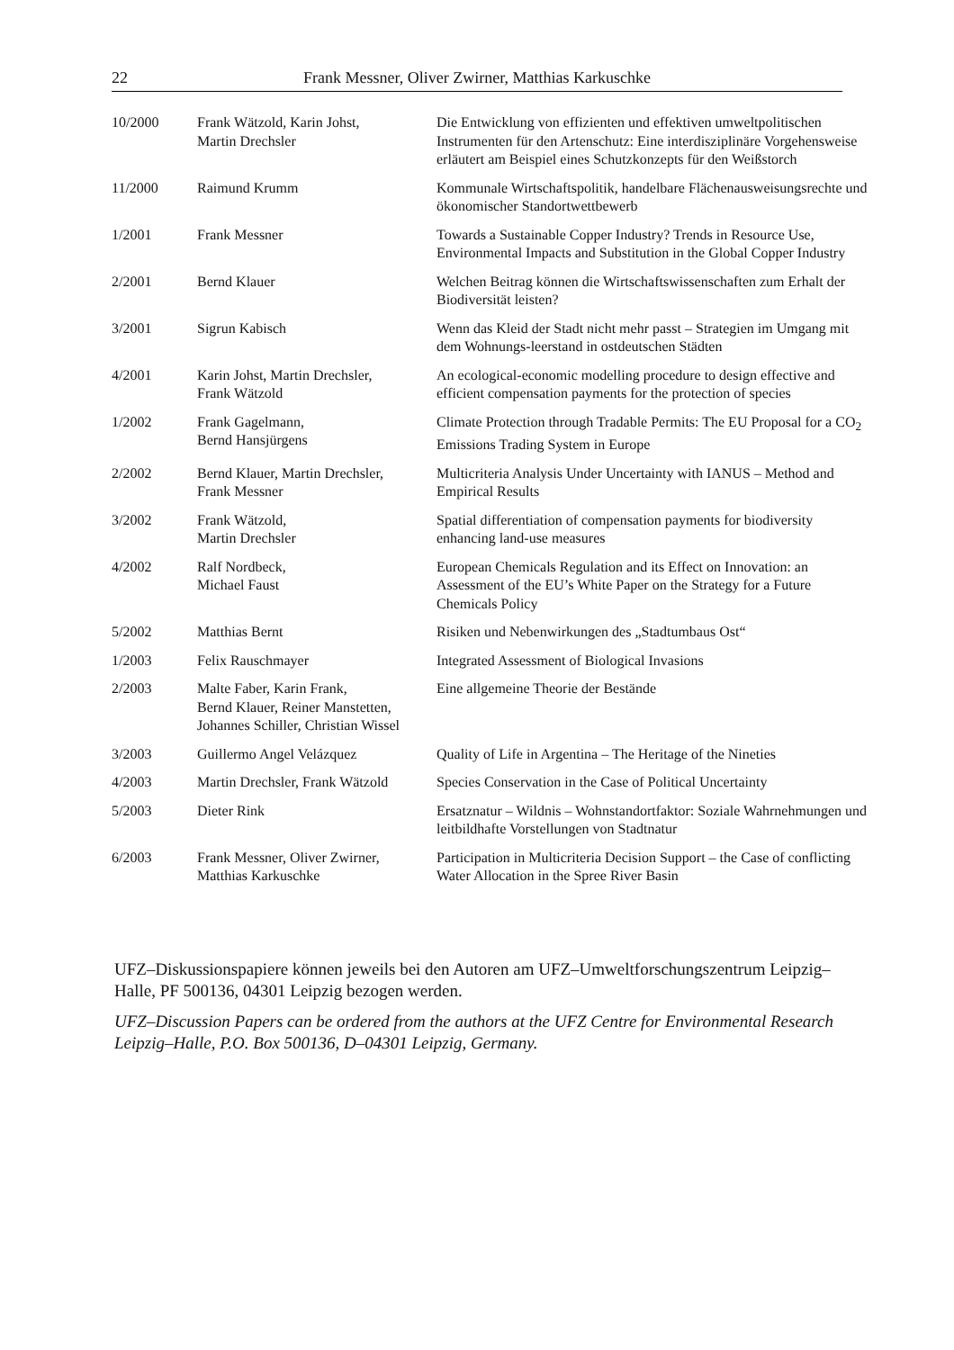22 Frank Messner, Oliver Zwirner, Matthias Karkuschke
| 10/2000 | Frank Wätzold, Karin Johst, Martin Drechsler | Die Entwicklung von effizienten und effektiven umweltpolitischen Instrumenten für den Artenschutz: Eine interdisziplinäre Vorge­hensweise erläutert am Beispiel eines Schutzkonzepts für den Weißstorch |
| 11/2000 | Raimund Krumm | Kommunale Wirtschaftspolitik, handelbare Flächenausweisungs­rechte und ökonomischer Standortwettbewerb |
| 1/2001 | Frank Messner | Towards a Sustainable Copper Industry? Trends in Resource Use, Environmental Impacts and Substitution in the Global Copper Industry |
| 2/2001 | Bernd Klauer | Welchen Beitrag können die Wirtschaftswissenschaften zum Er­halt der Biodiversität leisten? |
| 3/2001 | Sigrun Kabisch | Wenn das Kleid der Stadt nicht mehr passt – Strategien im Um­gang mit dem Wohnungs-leerstand in ostdeutschen Städten |
| 4/2001 | Karin Johst, Martin Drechsler, Frank Wätzold | An ecological-economic modelling procedure to design effective and efficient compensation payments for the protection of species |
| 1/2002 | Frank Gagelmann, Bernd Hansjürgens | Climate Protection through Tradable Permits: The EU Proposal for a CO<sub>2</sub> Emissions Trading System in Europe |
| 2/2002 | Bernd Klauer, Martin Drechsler, Frank Messner | Multicriteria Analysis Under Uncertainty with IANUS – Method and Empirical Results |
| 3/2002 | Frank Wätzold, Martin Drechsler | Spatial differentiation of compensation payments for biodiversity enhancing land-use measures |
| 4/2002 | Ralf Nordbeck, Michael Faust | European Chemicals Regulation and its Effect on Innovation: an Assessment of the EU’s White Paper on the Strategy for a Future Chemicals Policy |
| 5/2002 | Matthias Bernt | Risiken und Nebenwirkungen des „Stadtumbaus Ost“ |
| 1/2003 | Felix Rauschmayer | Integrated Assessment of Biological Invasions |
| 2/2003 | Malte Faber, Karin Frank, Bernd Klauer, Reiner Manstetten, Johannes Schiller, Christian Wissel | Eine allgemeine Theorie der Bestände |
| 3/2003 | Guillermo Angel Velázquez | Quality of Life in Argentina – The Heritage of the Nineties |
| 4/2003 | Martin Drechsler, Frank Wätzold | Species Conservation in the Case of Political Uncertainty |
| 5/2003 | Dieter Rink | Ersatznatur – Wildnis – Wohnstandortfaktor: Soziale Wahrneh­mungen und leitbildhafte Vorstellungen von Stadtnatur |
| 6/2003 | Frank Messner, Oliver Zwirner, Matthias Karkuschke | Participation in Multicriteria Decision Support – the Case of con­flicting Water Allocation in the Spree River Basin |
UFZ–Diskussionspapiere können jeweils bei den Autoren am UFZ–Umwelt­forschungszentrum Leipzig–Halle, PF 500136, 04301 Leipzig bezogen werden.
UFZ–Discussion Papers can be ordered from the authors at the UFZ Centre for Environ­mental Research Leipzig–Halle, P.O. Box 500136, D–04301 Leipzig, Germany.